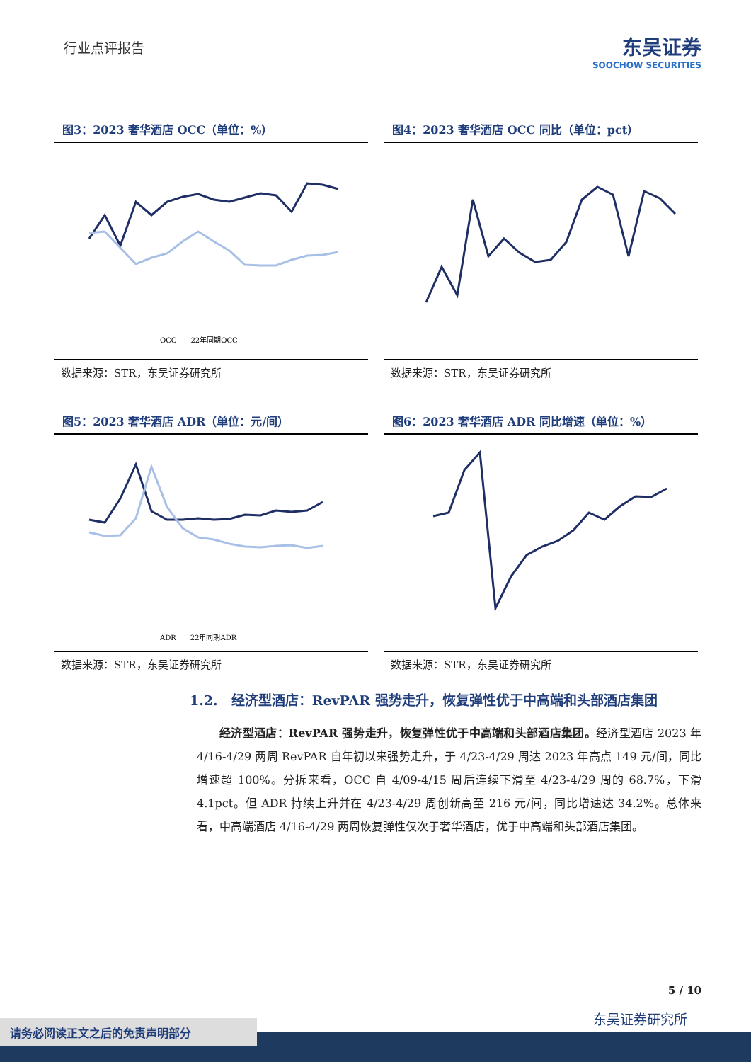行业点评报告
东吴证券
SOOCHOW SECURITIES
图3：2023 奢华酒店 OCC（单位：%）
OCC　　22年同期OCC
数据来源：STR，东吴证券研究所
图4：2023 奢华酒店 OCC 同比（单位：pct）
数据来源：STR，东吴证券研究所
图5：2023 奢华酒店 ADR（单位：元/间）
ADR　　22年同期ADR
数据来源：STR，东吴证券研究所
图6：2023 奢华酒店 ADR 同比增速（单位：%）
数据来源：STR，东吴证券研究所
1.2.　经济型酒店：RevPAR 强势走升，恢复弹性优于中高端和头部酒店集团
经济型酒店：RevPAR 强势走升，恢复弹性优于中高端和头部酒店集团。经济型酒店 2023 年 4/16-4/29 两周 RevPAR 自年初以来强势走升，于 4/23-4/29 周达 2023 年高点 149 元/间，同比增速超 100%。分拆来看，OCC 自 4/09-4/15 周后连续下滑至 4/23-4/29 周的 68.7%，下滑 4.1pct。但 ADR 持续上升并在 4/23-4/29 周创新高至 216 元/间，同比增速达 34.2%。总体来看，中高端酒店 4/16-4/29 两周恢复弹性仅次于奢华酒店，优于中高端和头部酒店集团。
5 / 10
东吴证券研究所
请务必阅读正文之后的免责声明部分